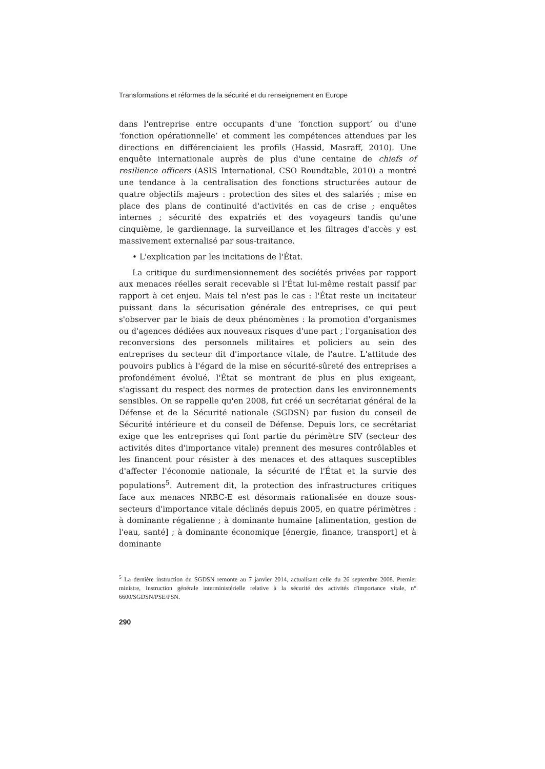Transformations et réformes de la sécurité et du renseignement en Europe
dans l'entreprise entre occupants d'une ‘fonction support’ ou d'une ‘fonction opérationnelle’ et comment les compétences attendues par les directions en différenciaient les profils (Hassid, Masraff, 2010). Une enquête internationale auprès de plus d'une centaine de chiefs of resilience officers (ASIS International, CSO Roundtable, 2010) a montré une tendance à la centralisation des fonctions structurées autour de quatre objectifs majeurs : protection des sites et des salariés ; mise en place des plans de continuité d'activités en cas de crise ; enquêtes internes ; sécurité des expatriés et des voyageurs tandis qu'une cinquième, le gardiennage, la surveillance et les filtrages d'accès y est massivement externalisé par sous-traitance.
• L'explication par les incitations de l'État.
La critique du surdimensionnement des sociétés privées par rapport aux menaces réelles serait recevable si l'État lui-même restait passif par rapport à cet enjeu. Mais tel n'est pas le cas : l'État reste un incitateur puissant dans la sécurisation générale des entreprises, ce qui peut s'observer par le biais de deux phénomènes : la promotion d'organismes ou d'agences dédiées aux nouveaux risques d'une part ; l'organisation des reconversions des personnels militaires et policiers au sein des entreprises du secteur dit d'importance vitale, de l'autre. L'attitude des pouvoirs publics à l'égard de la mise en sécurité-sûreté des entreprises a profondément évolué, l'État se montrant de plus en plus exigeant, s'agissant du respect des normes de protection dans les environnements sensibles. On se rappelle qu'en 2008, fut créé un secrétariat général de la Défense et de la Sécurité nationale (SGDSN) par fusion du conseil de Sécurité intérieure et du conseil de Défense. Depuis lors, ce secrétariat exige que les entreprises qui font partie du périmètre SIV (secteur des activités dites d'importance vitale) prennent des mesures contrôlables et les financent pour résister à des menaces et des attaques susceptibles d'affecter l'économie nationale, la sécurité de l'État et la survie des populations<sup>5</sup>. Autrement dit, la protection des infrastructures critiques face aux menaces NRBC-E est désormais rationalisée en douze sous-secteurs d'importance vitale déclinés depuis 2005, en quatre périmètres : à dominante régalienne ; à dominante humaine [alimentation, gestion de l'eau, santé] ; à dominante économique [énergie, finance, transport] et à dominante
<sup>5</sup> La dernière instruction du SGDSN remonte au 7 janvier 2014, actualisant celle du 26 septembre 2008. Premier ministre, Instruction générale interministérielle relative à la sécurité des activités d'importance vitale, n° 6600/SGDSN/PSE/PSN.
290